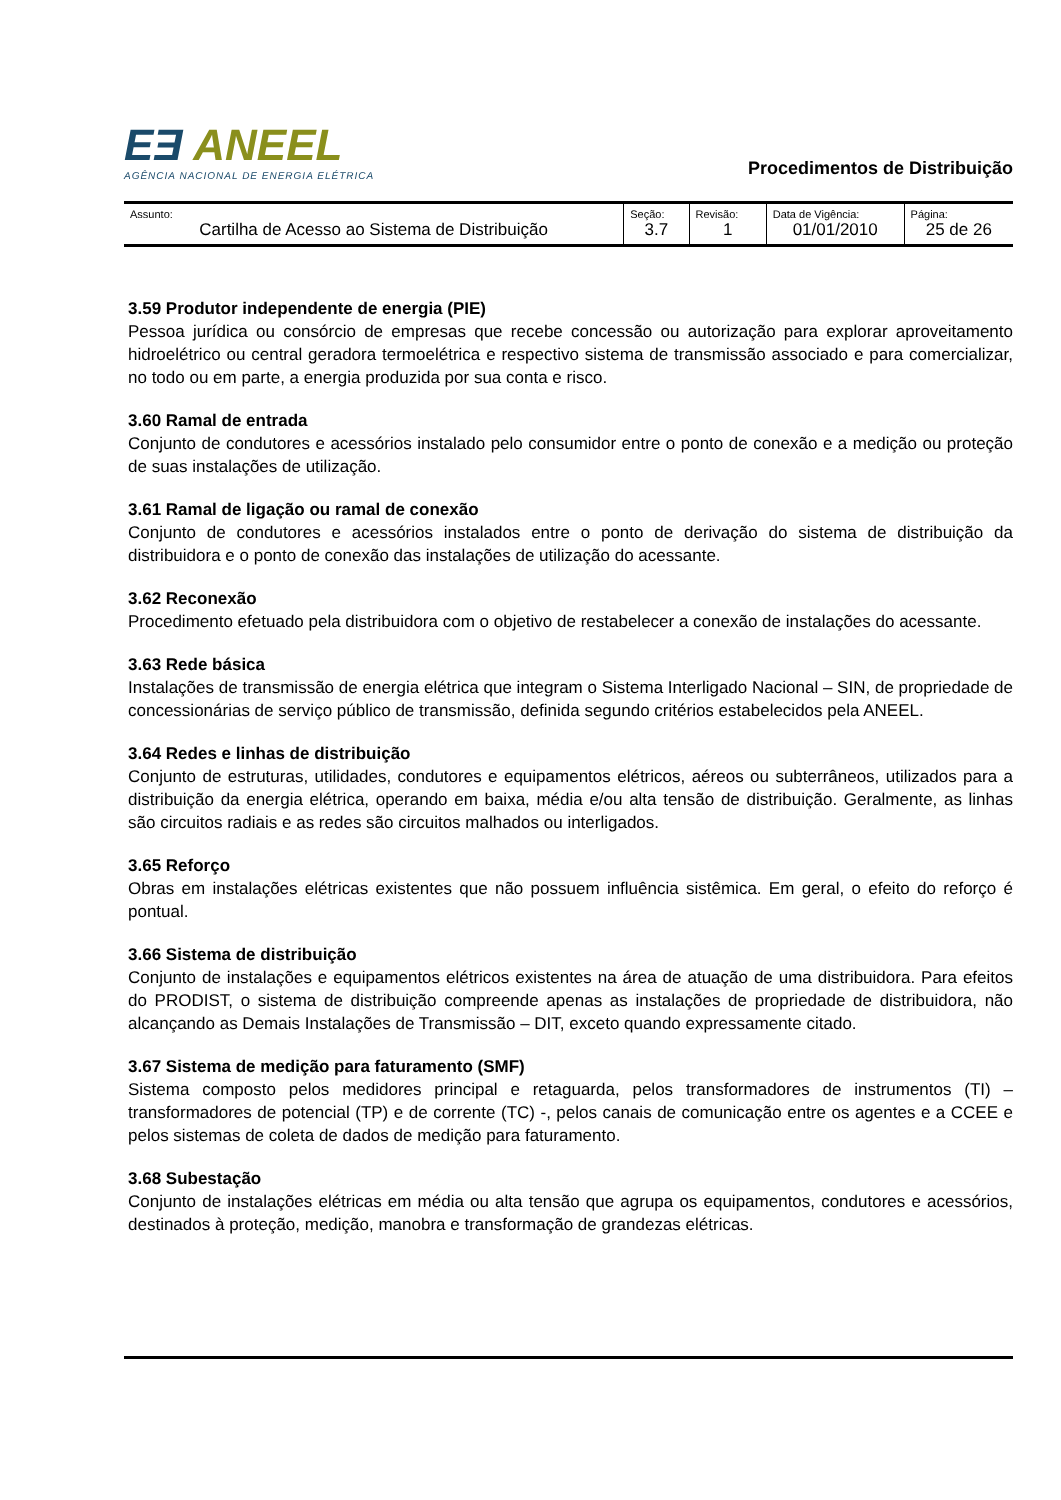EƎ ANEEL
AGÊNCIA NACIONAL DE ENERGIA ELÉTRICA
Procedimentos de Distribuição
| Assunto: Cartilha de Acesso ao Sistema de Distribuição | Seção: 3.7 | Revisão: 1 | Data de Vigência: 01/01/2010 | Página: 25 de 26 |
3.59 Produtor independente de energia (PIE)
Pessoa jurídica ou consórcio de empresas que recebe concessão ou autorização para explorar aproveitamento hidroelétrico ou central geradora termoelétrica e respectivo sistema de transmissão associado e para comercializar, no todo ou em parte, a energia produzida por sua conta e risco.
3.60 Ramal de entrada
Conjunto de condutores e acessórios instalado pelo consumidor entre o ponto de conexão e a medição ou proteção de suas instalações de utilização.
3.61 Ramal de ligação ou ramal de conexão
Conjunto de condutores e acessórios instalados entre o ponto de derivação do sistema de distribuição da distribuidora e o ponto de conexão das instalações de utilização do acessante.
3.62 Reconexão
Procedimento efetuado pela distribuidora com o objetivo de restabelecer a conexão de instalações do acessante.
3.63 Rede básica
Instalações de transmissão de energia elétrica que integram o Sistema Interligado Nacional – SIN, de propriedade de concessionárias de serviço público de transmissão, definida segundo critérios estabelecidos pela ANEEL.
3.64 Redes e linhas de distribuição
Conjunto de estruturas, utilidades, condutores e equipamentos elétricos, aéreos ou subterrâneos, utilizados para a distribuição da energia elétrica, operando em baixa, média e/ou alta tensão de distribuição. Geralmente, as linhas são circuitos radiais e as redes são circuitos malhados ou interligados.
3.65 Reforço
Obras em instalações elétricas existentes que não possuem influência sistêmica. Em geral, o efeito do reforço é pontual.
3.66 Sistema de distribuição
Conjunto de instalações e equipamentos elétricos existentes na área de atuação de uma distribuidora. Para efeitos do PRODIST, o sistema de distribuição compreende apenas as instalações de propriedade de distribuidora, não alcançando as Demais Instalações de Transmissão – DIT, exceto quando expressamente citado.
3.67 Sistema de medição para faturamento (SMF)
Sistema composto pelos medidores principal e retaguarda, pelos transformadores de instrumentos (TI) – transformadores de potencial (TP) e de corrente (TC) -, pelos canais de comunicação entre os agentes e a CCEE e pelos sistemas de coleta de dados de medição para faturamento.
3.68 Subestação
Conjunto de instalações elétricas em média ou alta tensão que agrupa os equipamentos, condutores e acessórios, destinados à proteção, medição, manobra e transformação de grandezas elétricas.